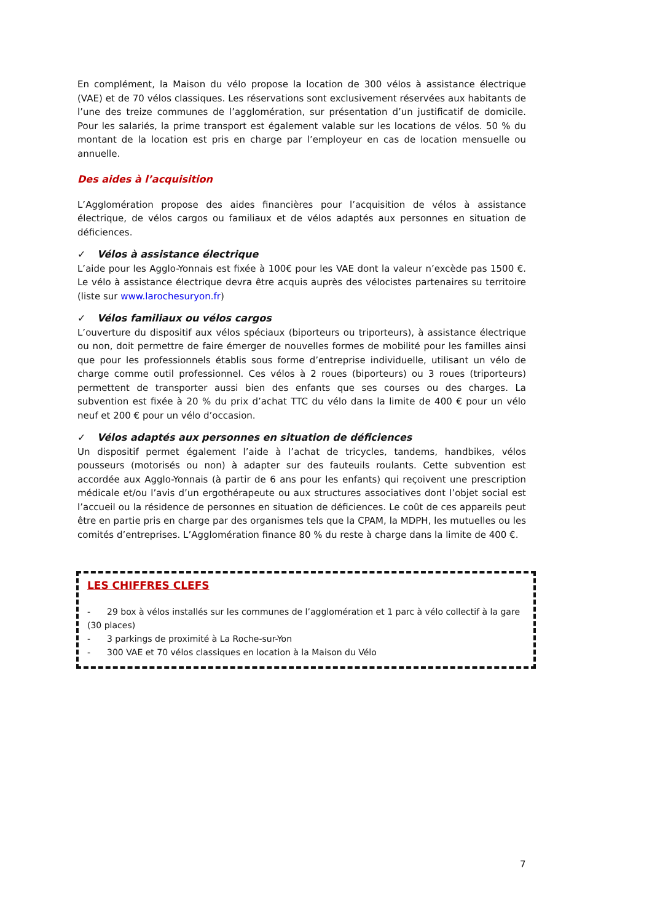En complément, la Maison du vélo propose la location de 300 vélos à assistance électrique (VAE) et de 70 vélos classiques. Les réservations sont exclusivement réservées aux habitants de l’une des treize communes de l’agglomération, sur présentation d’un justificatif de domicile. Pour les salariés, la prime transport est également valable sur les locations de vélos. 50 % du montant de la location est pris en charge par l’employeur en cas de location mensuelle ou annuelle.
Des aides à l’acquisition
L’Agglomération propose des aides financières pour l’acquisition de vélos à assistance électrique, de vélos cargos ou familiaux et de vélos adaptés aux personnes en situation de déficiences.
✓ Vélos à assistance électrique
L’aide pour les Agglo-Yonnais est fixée à 100€ pour les VAE dont la valeur n’excède pas 1500 €. Le vélo à assistance électrique devra être acquis auprès des vélocistes partenaires su territoire (liste sur www.larochesuryon.fr)
✓ Vélos familiaux ou vélos cargos
L’ouverture du dispositif aux vélos spéciaux (biporteurs ou triporteurs), à assistance électrique ou non, doit permettre de faire émerger de nouvelles formes de mobilité pour les familles ainsi que pour les professionnels établis sous forme d’entreprise individuelle, utilisant un vélo de charge comme outil professionnel. Ces vélos à 2 roues (biporteurs) ou 3 roues (triporteurs) permettent de transporter aussi bien des enfants que ses courses ou des charges. La subvention est fixée à 20 % du prix d’achat TTC du vélo dans la limite de 400 € pour un vélo neuf et 200 € pour un vélo d’occasion.
✓ Vélos adaptés aux personnes en situation de déficiences
Un dispositif permet également l’aide à l’achat de tricycles, tandems, handbikes, vélos pousseurs (motorisés ou non) à adapter sur des fauteuils roulants. Cette subvention est accordée aux Agglo-Yonnais (à partir de 6 ans pour les enfants) qui reçoivent une prescription médicale et/ou l’avis d’un ergothérapeute ou aux structures associatives dont l’objet social est l’accueil ou la résidence de personnes en situation de déficiences. Le coût de ces appareils peut être en partie pris en charge par des organismes tels que la CPAM, la MDPH, les mutuelles ou les comités d’entreprises. L’Agglomération finance 80 % du reste à charge dans la limite de 400 €.
LES CHIFFRES CLEFS
- 29 box à vélos installés sur les communes de l’agglomération et 1 parc à vélo collectif à la gare (30 places)
- 3 parkings de proximité à La Roche-sur-Yon
- 300 VAE et 70 vélos classiques en location à la Maison du Vélo
7